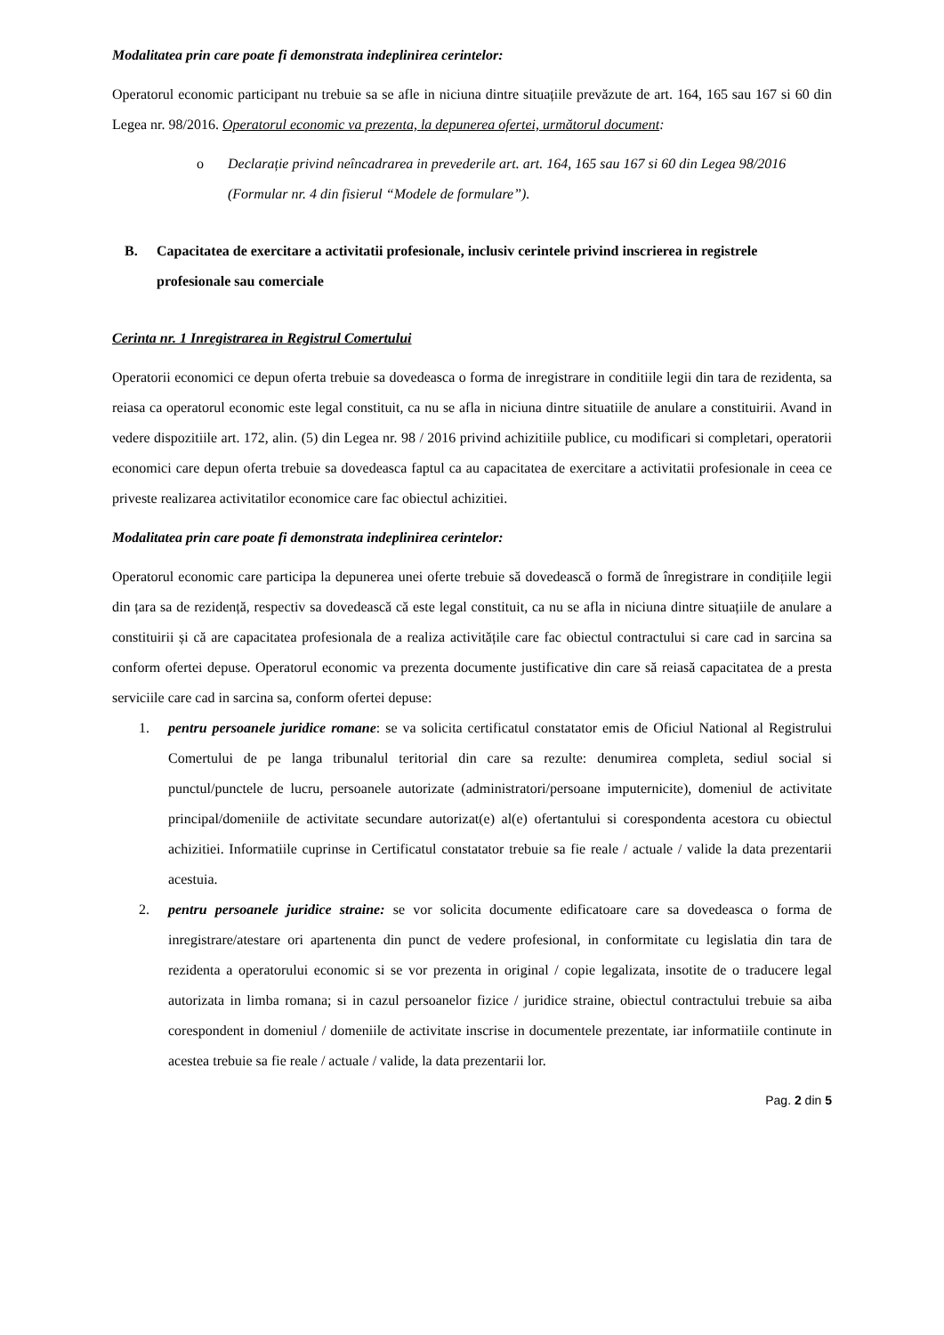Modalitatea prin care poate fi demonstrata indeplinirea cerintelor:
Operatorul economic participant nu trebuie sa se afle in niciuna dintre situațiile prevăzute de art. 164, 165 sau 167 si 60 din Legea nr. 98/2016. Operatorul economic va prezenta, la depunerea ofertei, următorul document:
o Declarație privind neîncadrarea in prevederile art. art. 164, 165 sau 167 si 60 din Legea 98/2016 (Formular nr. 4 din fisierul “Modele de formulare”).
B. Capacitatea de exercitare a activitatii profesionale, inclusiv cerintele privind inscrierea in registrele profesionale sau comerciale
Cerinta nr. 1 Inregistrarea in Registrul Comertului
Operatorii economici ce depun oferta trebuie sa dovedeasca o forma de inregistrare in conditiile legii din tara de rezidenta, sa reiasa ca operatorul economic este legal constituit, ca nu se afla in niciuna dintre situatiile de anulare a constituirii. Avand in vedere dispozitiile art. 172, alin. (5) din Legea nr. 98 / 2016 privind achizitiile publice, cu modificari si completari, operatorii economici care depun oferta trebuie sa dovedeasca faptul ca au capacitatea de exercitare a activitatii profesionale in ceea ce priveste realizarea activitatilor economice care fac obiectul achizitiei.
Modalitatea prin care poate fi demonstrata indeplinirea cerintelor:
Operatorul economic care participa la depunerea unei oferte trebuie să dovedească o formă de înregistrare in condițiile legii din țara sa de rezidență, respectiv sa dovedească că este legal constituit, ca nu se afla in niciuna dintre situațiile de anulare a constituirii și că are capacitatea profesionala de a realiza activitățile care fac obiectul contractului si care cad in sarcina sa conform ofertei depuse. Operatorul economic va prezenta documente justificative din care să reiasă capacitatea de a presta serviciile care cad in sarcina sa, conform ofertei depuse:
1. pentru persoanele juridice romane: se va solicita certificatul constatator emis de Oficiul National al Registrului Comertului de pe langa tribunalul teritorial din care sa rezulte: denumirea completa, sediul social si punctul/punctele de lucru, persoanele autorizate (administratori/persoane imputernicite), domeniul de activitate principal/domeniile de activitate secundare autorizat(e) al(e) ofertantului si corespondenta acestora cu obiectul achizitiei. Informatiile cuprinse in Certificatul constatator trebuie sa fie reale / actuale / valide la data prezentarii acestuia.
2. pentru persoanele juridice straine: se vor solicita documente edificatoare care sa dovedeasca o forma de inregistrare/atestare ori apartenenta din punct de vedere profesional, in conformitate cu legislatia din tara de rezidenta a operatorului economic si se vor prezenta in original / copie legalizata, insotite de o traducere legal autorizata in limba romana; si in cazul persoanelor fizice / juridice straine, obiectul contractului trebuie sa aiba corespondent in domeniul / domeniile de activitate inscrise in documentele prezentate, iar informatiile continute in acestea trebuie sa fie reale / actuale / valide, la data prezentarii lor.
Pag. 2 din 5